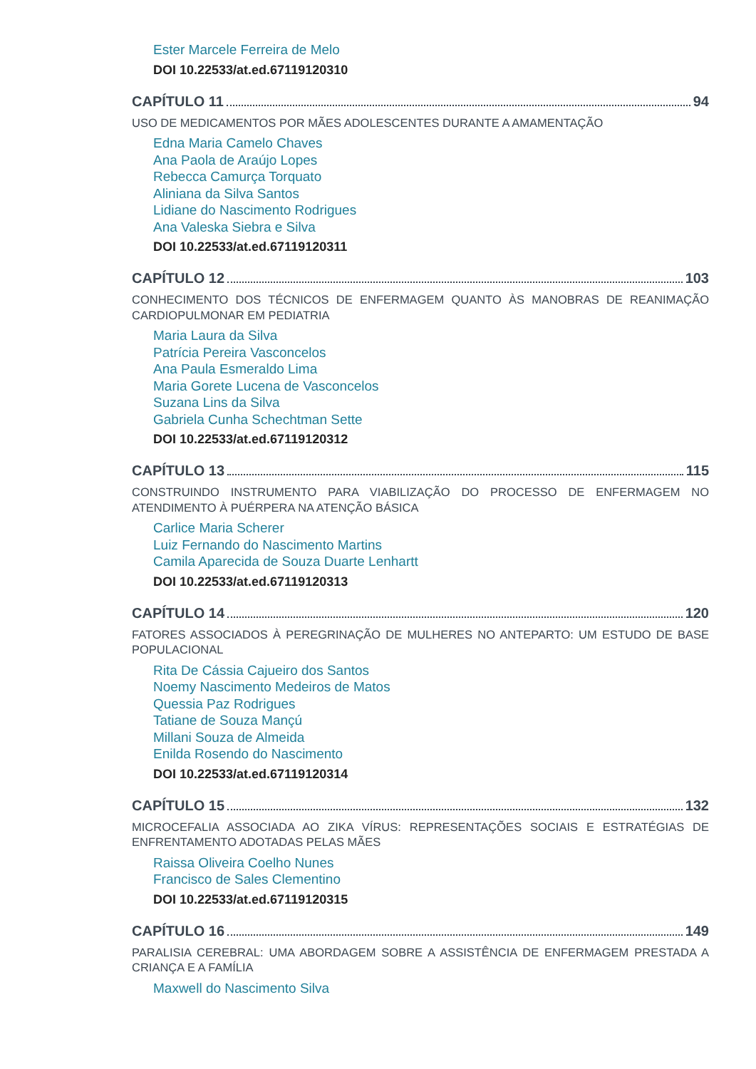Ester Marcele Ferreira de Melo
DOI 10.22533/at.ed.67119120310
CAPÍTULO 11 94
USO DE MEDICAMENTOS POR MÃES ADOLESCENTES DURANTE A AMAMENTAÇÃO
Edna Maria Camelo Chaves
Ana Paola de Araújo Lopes
Rebecca Camurça Torquato
Aliniana da Silva Santos
Lidiane do Nascimento Rodrigues
Ana Valeska Siebra e Silva
DOI 10.22533/at.ed.67119120311
CAPÍTULO 12 103
CONHECIMENTO DOS TÉCNICOS DE ENFERMAGEM QUANTO ÀS MANOBRAS DE REANIMAÇÃO CARDIOPULMONAR EM PEDIATRIA
Maria Laura da Silva
Patrícia Pereira Vasconcelos
Ana Paula Esmeraldo Lima
Maria Gorete Lucena de Vasconcelos
Suzana Lins da Silva
Gabriela Cunha Schechtman Sette
DOI 10.22533/at.ed.67119120312
CAPÍTULO 13 115
CONSTRUINDO INSTRUMENTO PARA VIABILIZAÇÃO DO PROCESSO DE ENFERMAGEM NO ATENDIMENTO À PUÉRPERA NA ATENÇÃO BÁSICA
Carlice Maria Scherer
Luiz Fernando do Nascimento Martins
Camila Aparecida de Souza Duarte Lenhartt
DOI 10.22533/at.ed.67119120313
CAPÍTULO 14 120
FATORES ASSOCIADOS À PEREGRINAÇÃO DE MULHERES NO ANTEPARTO: UM ESTUDO DE BASE POPULACIONAL
Rita De Cássia Cajueiro dos Santos
Noemy Nascimento Medeiros de Matos
Quessia Paz Rodrigues
Tatiane de Souza Mançú
Millani Souza de Almeida
Enilda Rosendo do Nascimento
DOI 10.22533/at.ed.67119120314
CAPÍTULO 15 132
MICROCEFALIA ASSOCIADA AO ZIKA VÍRUS: REPRESENTAÇÕES SOCIAIS E ESTRATÉGIAS DE ENFRENTAMENTO ADOTADAS PELAS MÃES
Raissa Oliveira Coelho Nunes
Francisco de Sales Clementino
DOI 10.22533/at.ed.67119120315
CAPÍTULO 16 149
PARALISIA CEREBRAL: UMA ABORDAGEM SOBRE A ASSISTÊNCIA DE ENFERMAGEM PRESTADA A CRIANÇA E A FAMÍLIA
Maxwell do Nascimento Silva